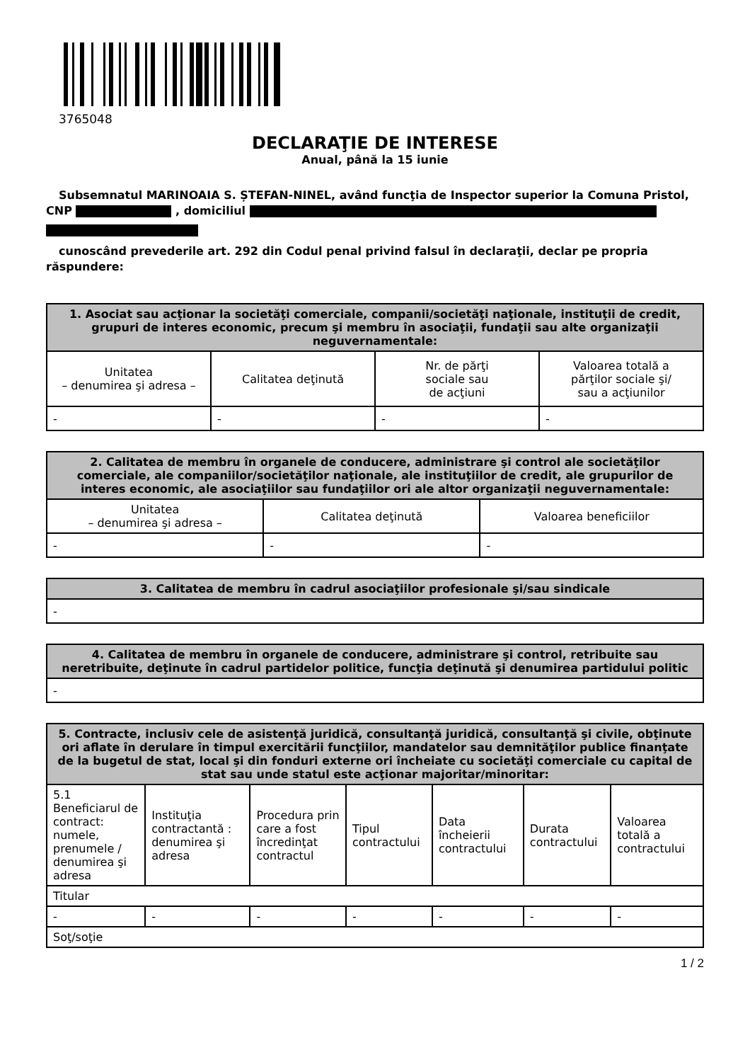3765048
DECLARAŢIE DE INTERESE
Anual, până la 15 iunie
Subsemnatul MARINOAIA S. ȘTEFAN-NINEL, având funcţia de Inspector superior la Comuna Pristol, CNP , domiciliul
cunoscând prevederile art. 292 din Codul penal privind falsul în declaraţii, declar pe propria răspundere:
| 1. Asociat sau acţionar la societăţi comerciale, companii/societăţi naţionale, instituţii de credit, grupuri de interes economic, precum şi membru în asociaţii, fundaţii sau alte organizaţii neguvernamentale: | | | |
| --- | --- | --- | --- |
| Unitatea – denumirea şi adresa – | Calitatea deţinută | Nr. de părţi sociale sau de acţiuni | Valoarea totală a părţilor sociale şi/ sau a acţiunilor |
| - | - | - | - |
| 2. Calitatea de membru în organele de conducere, administrare şi control ale societăţilor comerciale, ale companiilor/societăţilor naţionale, ale instituţiilor de credit, ale grupurilor de interes economic, ale asociaţiilor sau fundaţiilor ori ale altor organizaţii neguvernamentale: | | |
| --- | --- | --- |
| Unitatea – denumirea şi adresa – | Calitatea deţinută | Valoarea beneficiilor |
| - | - | - |
| 3. Calitatea de membru în cadrul asociaţiilor profesionale şi/sau sindicale |
| --- |
| - |
| 4. Calitatea de membru în organele de conducere, administrare şi control, retribuite sau neretribuite, deţinute în cadrul partidelor politice, funcţia deţinută şi denumirea partidului politic |
| --- |
| - |
| 5. Contracte, inclusiv cele de asistenţă juridică, consultanţă juridică, consultanţă şi civile, obţinute ori aflate în derulare în timpul exercitării funcţiilor, mandatelor sau demnităţilor publice finanţate de la bugetul de stat, local şi din fonduri externe ori încheiate cu societăţi comerciale cu capital de stat sau unde statul este acţionar majoritar/minoritar: | | | | | | |
| --- | --- | --- | --- | --- | --- | --- |
| 5.1 Beneficiarul de contract: numele, prenumele / denumirea şi adresa | Instituţia contractantă : denumirea şi adresa | Procedura prin care a fost încredinţat contractul | Tipul contractului | Data încheierii contractului | Durata contractului | Valoarea totală a contractului |
| Titular | | | | | | |
| - | - | - | - | - | - | - |
| Soţ/soţie | | | | | | |
1 / 2